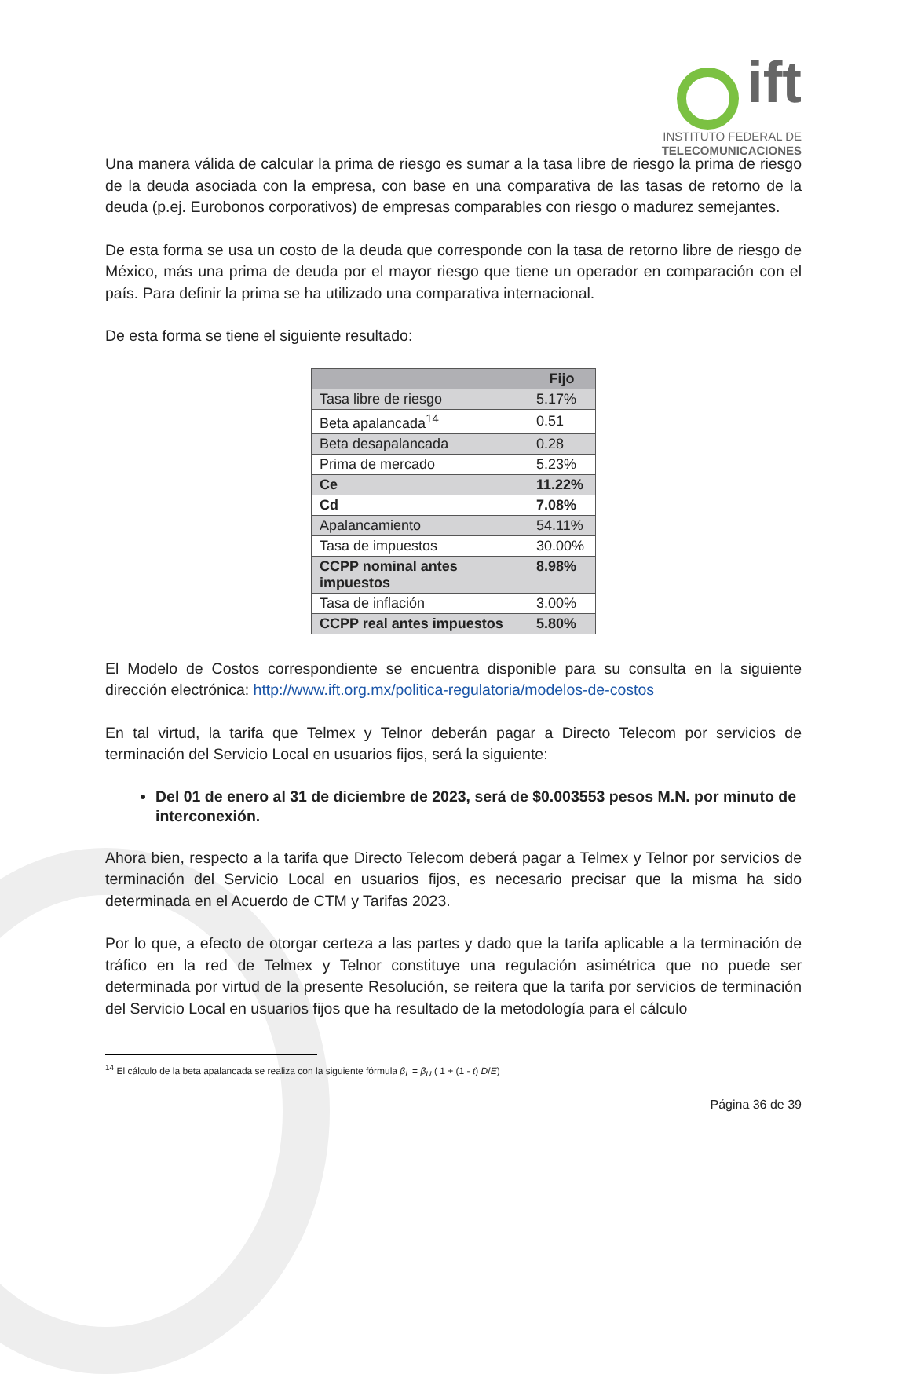ift
INSTITUTO FEDERAL DE
TELECOMUNICACIONES
Una manera válida de calcular la prima de riesgo es sumar a la tasa libre de riesgo la prima de riesgo de la deuda asociada con la empresa, con base en una comparativa de las tasas de retorno de la deuda (p.ej. Eurobonos corporativos) de empresas comparables con riesgo o madurez semejantes.
De esta forma se usa un costo de la deuda que corresponde con la tasa de retorno libre de riesgo de México, más una prima de deuda por el mayor riesgo que tiene un operador en comparación con el país. Para definir la prima se ha utilizado una comparativa internacional.
De esta forma se tiene el siguiente resultado:
| | Fijo |
| --- | --- |
| Tasa libre de riesgo | 5.17% |
| Beta apalancada<sup>14</sup> | 0.51 |
| Beta desapalancada | 0.28 |
| Prima de mercado | 5.23% |
| Ce | 11.22% |
| Cd | 7.08% |
| Apalancamiento | 54.11% |
| Tasa de impuestos | 30.00% |
| CCPP nominal antes impuestos | 8.98% |
| Tasa de inflación | 3.00% |
| CCPP real antes impuestos | 5.80% |
El Modelo de Costos correspondiente se encuentra disponible para su consulta en la siguiente dirección electrónica: http://www.ift.org.mx/politica-regulatoria/modelos-de-costos
En tal virtud, la tarifa que Telmex y Telnor deberán pagar a Directo Telecom por servicios de terminación del Servicio Local en usuarios fijos, será la siguiente:
Del 01 de enero al 31 de diciembre de 2023, será de $0.003553 pesos M.N. por minuto de interconexión.
Ahora bien, respecto a la tarifa que Directo Telecom deberá pagar a Telmex y Telnor por servicios de terminación del Servicio Local en usuarios fijos, es necesario precisar que la misma ha sido determinada en el Acuerdo de CTM y Tarifas 2023.
Por lo que, a efecto de otorgar certeza a las partes y dado que la tarifa aplicable a la terminación de tráfico en la red de Telmex y Telnor constituye una regulación asimétrica que no puede ser determinada por virtud de la presente Resolución, se reitera que la tarifa por servicios de terminación del Servicio Local en usuarios fijos que ha resultado de la metodología para el cálculo
<sup>14</sup> El cálculo de la beta apalancada se realiza con la siguiente fórmula β<sub>L</sub> = β<sub>U</sub> ( 1 + (1 - t) D/E)
Página 36 de 39